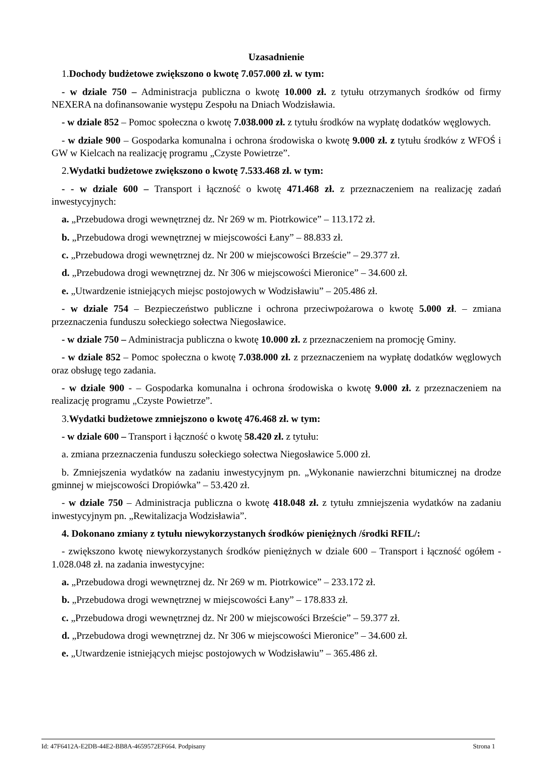Uzasadnienie
1.Dochody budżetowe zwiększono o kwotę 7.057.000 zł. w tym:
- w dziale 750 – Administracja publiczna o kwotę 10.000 zł. z tytułu otrzymanych środków od firmy NEXERA na dofinansowanie występu Zespołu na Dniach Wodzisławia.
- w dziale 852 – Pomoc społeczna o kwotę 7.038.000 zł. z tytułu środków na wypłatę dodatków węglowych.
- w dziale 900 – Gospodarka komunalna i ochrona środowiska o kwotę 9.000 zł. z tytułu środków z WFOŚ i GW w Kielcach na realizację programu „Czyste Powietrze”.
2.Wydatki budżetowe zwiększono o kwotę 7.533.468 zł. w tym:
- - w dziale 600 – Transport i łączność o kwotę 471.468 zł. z przeznaczeniem na realizację zadań inwestycyjnych:
a. „Przebudowa drogi wewnętrznej dz. Nr 269 w m. Piotrkowice” – 113.172 zł.
b. „Przebudowa drogi wewnętrznej w miejscowości Łany” – 88.833 zł.
c. „Przebudowa drogi wewnętrznej dz. Nr 200 w miejscowości Brzeście” – 29.377 zł.
d. „Przebudowa drogi wewnętrznej dz. Nr 306 w miejscowości Mieronice” – 34.600 zł.
e. „Utwardzenie istniejących miejsc postojowych w Wodzisławiu” – 205.486 zł.
- w dziale 754 – Bezpieczeństwo publiczne i ochrona przeciwpożarowa o kwotę 5.000 zł. – zmiana przeznaczenia funduszu sołeckiego sołectwa Niegosławice.
- w dziale 750 – Administracja publiczna o kwotę 10.000 zł. z przeznaczeniem na promocję Gminy.
- w dziale 852 – Pomoc społeczna o kwotę 7.038.000 zł. z przeznaczeniem na wypłatę dodatków węglowych oraz obsługę tego zadania.
- w dziale 900 - – Gospodarka komunalna i ochrona środowiska o kwotę 9.000 zł. z przeznaczeniem na realizację programu „Czyste Powietrze”.
3.Wydatki budżetowe zmniejszono o kwotę 476.468 zł. w tym:
- w dziale 600 – Transport i łączność o kwotę 58.420 zł. z tytułu:
a. zmiana przeznaczenia funduszu sołeckiego sołectwa Niegosławice 5.000 zł.
b. Zmniejszenia wydatków na zadaniu inwestycyjnym pn. „Wykonanie nawierzchni bitumicznej na drodze gminnej w miejscowości Dropiówka” – 53.420 zł.
- w dziale 750 – Administracja publiczna o kwotę 418.048 zł. z tytułu zmniejszenia wydatków na zadaniu inwestycyjnym pn. „Rewitalizacja Wodzisławia”.
4. Dokonano zmiany z tytułu niewykorzystanych środków pieniężnych /środki RFIL/:
- zwiększono kwotę niewykorzystanych środków pieniężnych w dziale 600 – Transport i łączność ogółem - 1.028.048 zł. na zadania inwestycyjne:
a. „Przebudowa drogi wewnętrznej dz. Nr 269 w m. Piotrkowice” – 233.172 zł.
b. „Przebudowa drogi wewnętrznej w miejscowości Łany” – 178.833 zł.
c. „Przebudowa drogi wewnętrznej dz. Nr 200 w miejscowości Brzeście” – 59.377 zł.
d. „Przebudowa drogi wewnętrznej dz. Nr 306 w miejscowości Mieronice” – 34.600 zł.
e. „Utwardzenie istniejących miejsc postojowych w Wodzisławiu” – 365.486 zł.
Id: 47F6412A-E2DB-44E2-BB8A-4659572EF664. Podpisany Strona 1